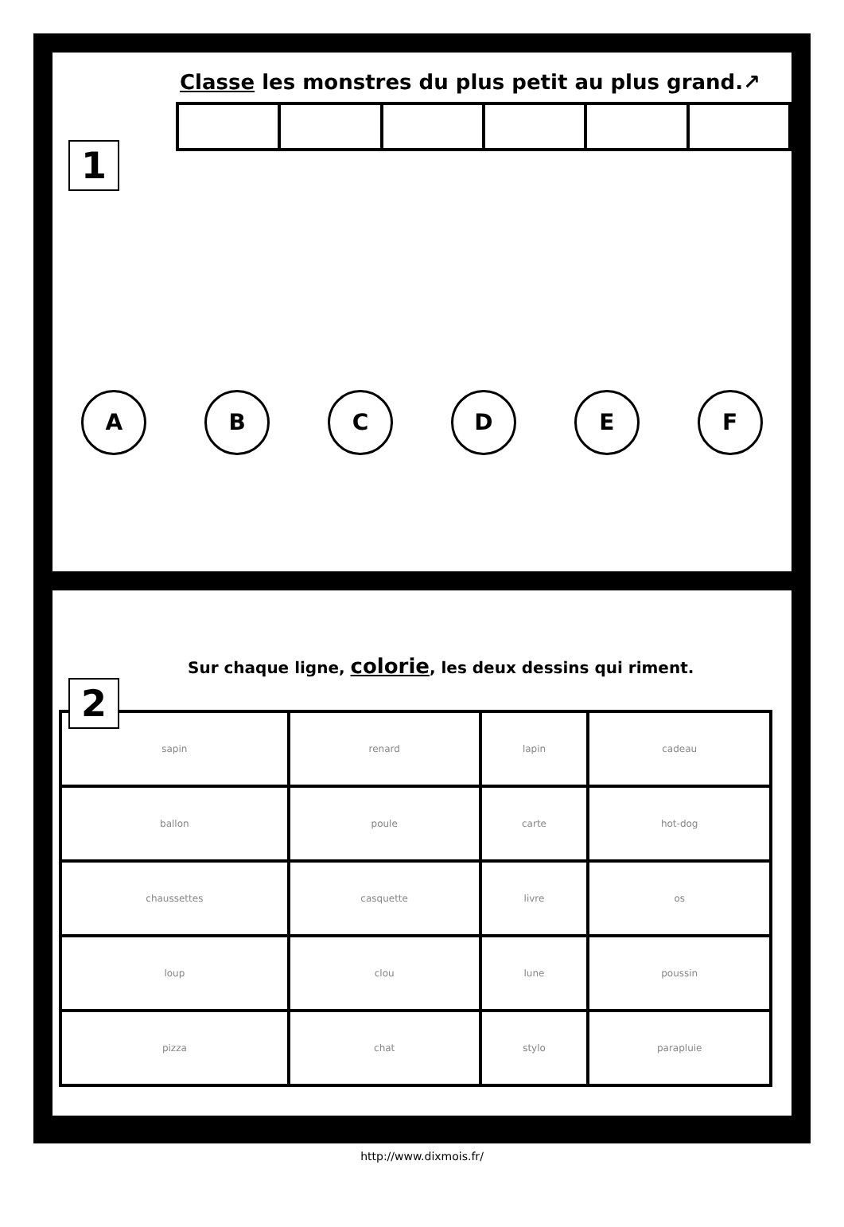1
Classe les monstres du plus petit au plus grand.↗
A B C D E F
2
Sur chaque ligne, colorie, les deux dessins qui riment.
| sapin | renard | lapin | cadeau |
| ballon | poule | carte | hot-dog |
| chaussettes | casquette | livre | os |
| loup | clou | lune | poussin |
| pizza | chat | stylo | parapluie |
http://www.dixmois.fr/